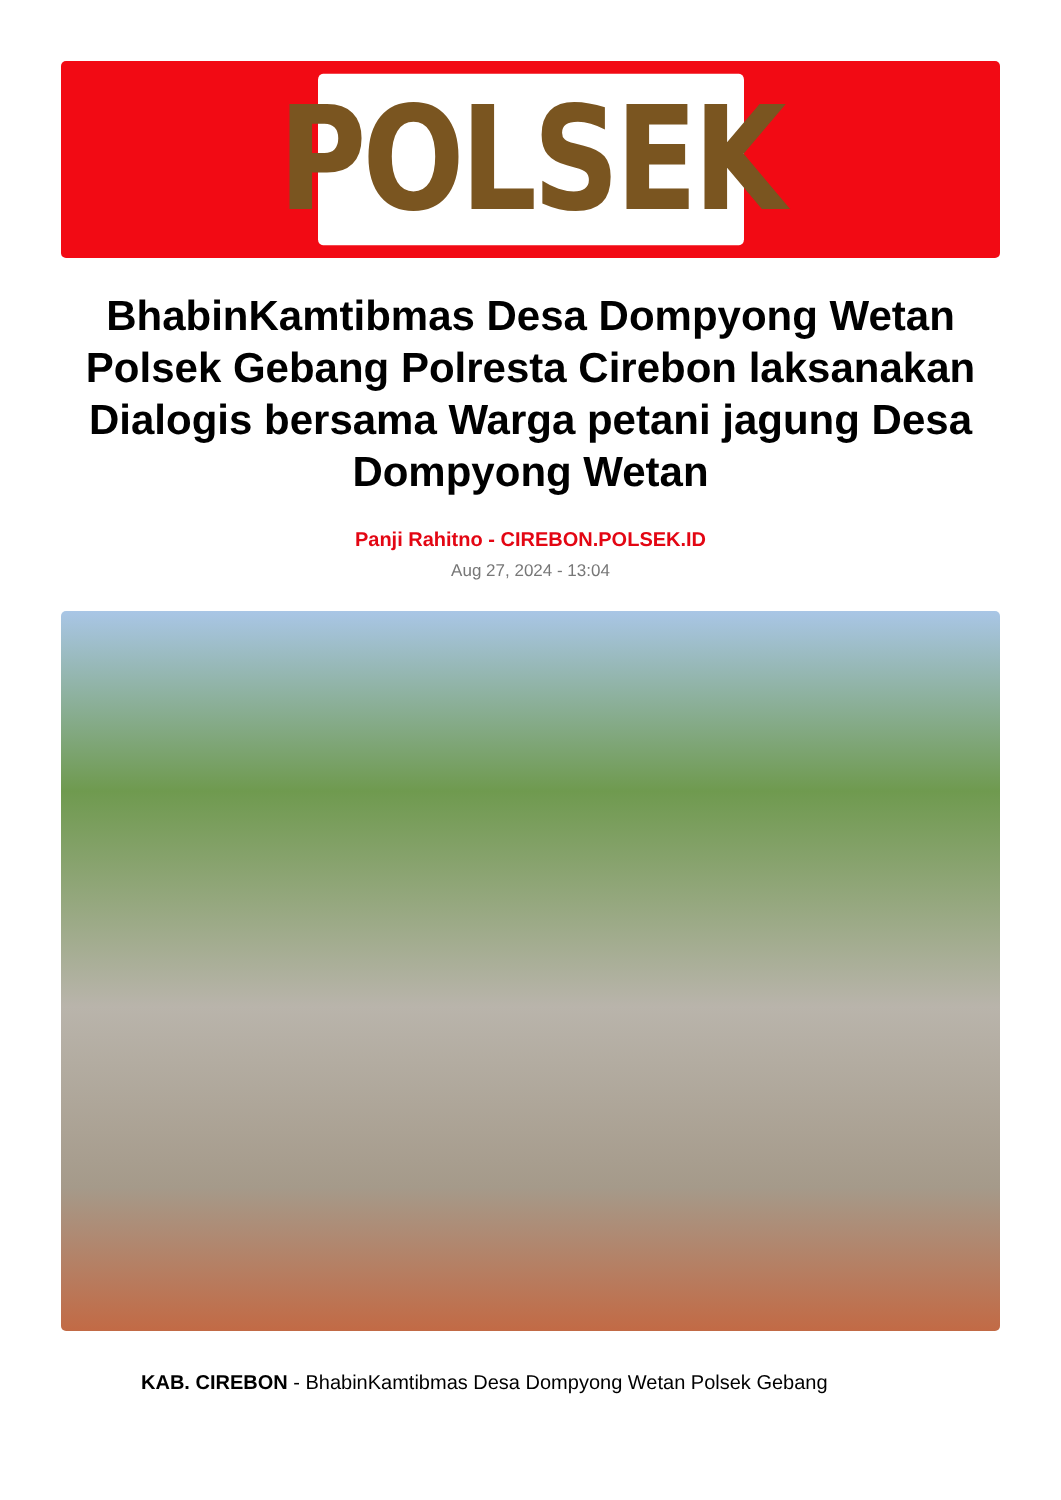POLSEK
BhabinKamtibmas Desa Dompyong Wetan Polsek Gebang Polresta Cirebon laksanakan Dialogis bersama Warga petani jagung Desa Dompyong Wetan
Panji Rahitno - CIREBON.POLSEK.ID
Aug 27, 2024 - 13:04
KAB. CIREBON - BhabinKamtibmas Desa Dompyong Wetan Polsek Gebang